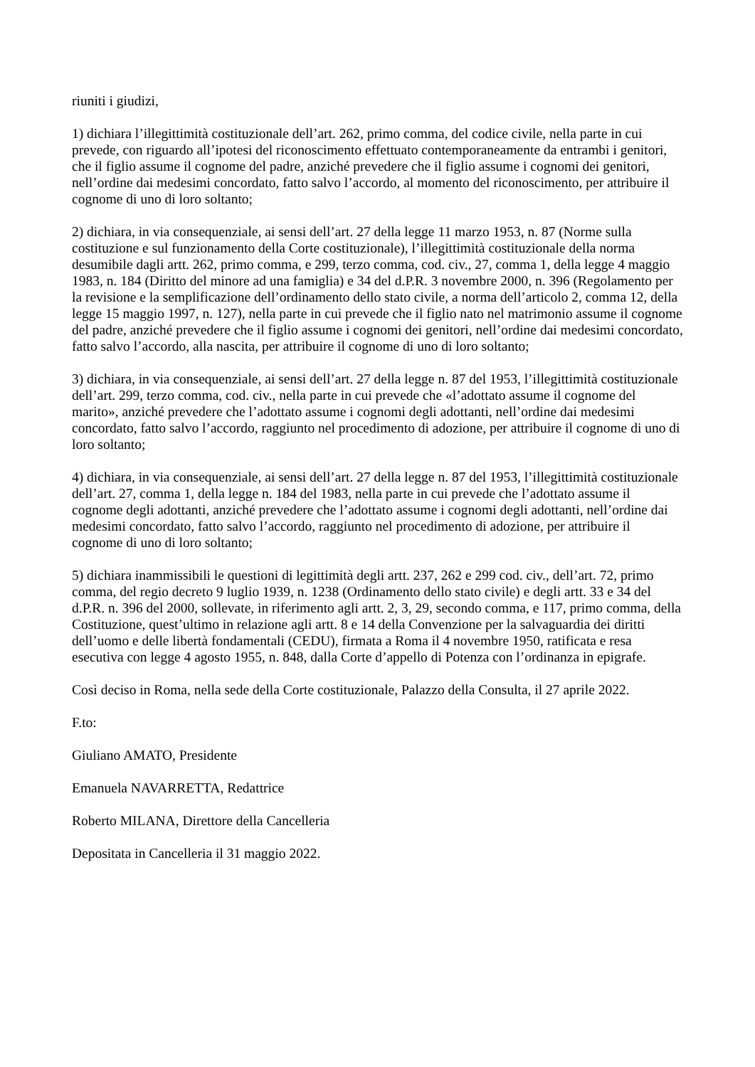riuniti i giudizi,
1) dichiara l’illegittimità costituzionale dell’art. 262, primo comma, del codice civile, nella parte in cui prevede, con riguardo all’ipotesi del riconoscimento effettuato contemporaneamente da entrambi i genitori, che il figlio assume il cognome del padre, anziché prevedere che il figlio assume i cognomi dei genitori, nell’ordine dai medesimi concordato, fatto salvo l’accordo, al momento del riconoscimento, per attribuire il cognome di uno di loro soltanto;
2) dichiara, in via consequenziale, ai sensi dell’art. 27 della legge 11 marzo 1953, n. 87 (Norme sulla costituzione e sul funzionamento della Corte costituzionale), l’illegittimità costituzionale della norma desumibile dagli artt. 262, primo comma, e 299, terzo comma, cod. civ., 27, comma 1, della legge 4 maggio 1983, n. 184 (Diritto del minore ad una famiglia) e 34 del d.P.R. 3 novembre 2000, n. 396 (Regolamento per la revisione e la semplificazione dell’ordinamento dello stato civile, a norma dell’articolo 2, comma 12, della legge 15 maggio 1997, n. 127), nella parte in cui prevede che il figlio nato nel matrimonio assume il cognome del padre, anziché prevedere che il figlio assume i cognomi dei genitori, nell’ordine dai medesimi concordato, fatto salvo l’accordo, alla nascita, per attribuire il cognome di uno di loro soltanto;
3) dichiara, in via consequenziale, ai sensi dell’art. 27 della legge n. 87 del 1953, l’illegittimità costituzionale dell’art. 299, terzo comma, cod. civ., nella parte in cui prevede che «l’adottato assume il cognome del marito», anziché prevedere che l’adottato assume i cognomi degli adottanti, nell’ordine dai medesimi concordato, fatto salvo l’accordo, raggiunto nel procedimento di adozione, per attribuire il cognome di uno di loro soltanto;
4) dichiara, in via consequenziale, ai sensi dell’art. 27 della legge n. 87 del 1953, l’illegittimità costituzionale dell’art. 27, comma 1, della legge n. 184 del 1983, nella parte in cui prevede che l’adottato assume il cognome degli adottanti, anziché prevedere che l’adottato assume i cognomi degli adottanti, nell’ordine dai medesimi concordato, fatto salvo l’accordo, raggiunto nel procedimento di adozione, per attribuire il cognome di uno di loro soltanto;
5) dichiara inammissibili le questioni di legittimità degli artt. 237, 262 e 299 cod. civ., dell’art. 72, primo comma, del regio decreto 9 luglio 1939, n. 1238 (Ordinamento dello stato civile) e degli artt. 33 e 34 del d.P.R. n. 396 del 2000, sollevate, in riferimento agli artt. 2, 3, 29, secondo comma, e 117, primo comma, della Costituzione, quest’ultimo in relazione agli artt. 8 e 14 della Convenzione per la salvaguardia dei diritti dell’uomo e delle libertà fondamentali (CEDU), firmata a Roma il 4 novembre 1950, ratificata e resa esecutiva con legge 4 agosto 1955, n. 848, dalla Corte d’appello di Potenza con l’ordinanza in epigrafe.
Così deciso in Roma, nella sede della Corte costituzionale, Palazzo della Consulta, il 27 aprile 2022.
F.to:
Giuliano AMATO, Presidente
Emanuela NAVARRETTA, Redattrice
Roberto MILANA, Direttore della Cancelleria
Depositata in Cancelleria il 31 maggio 2022.